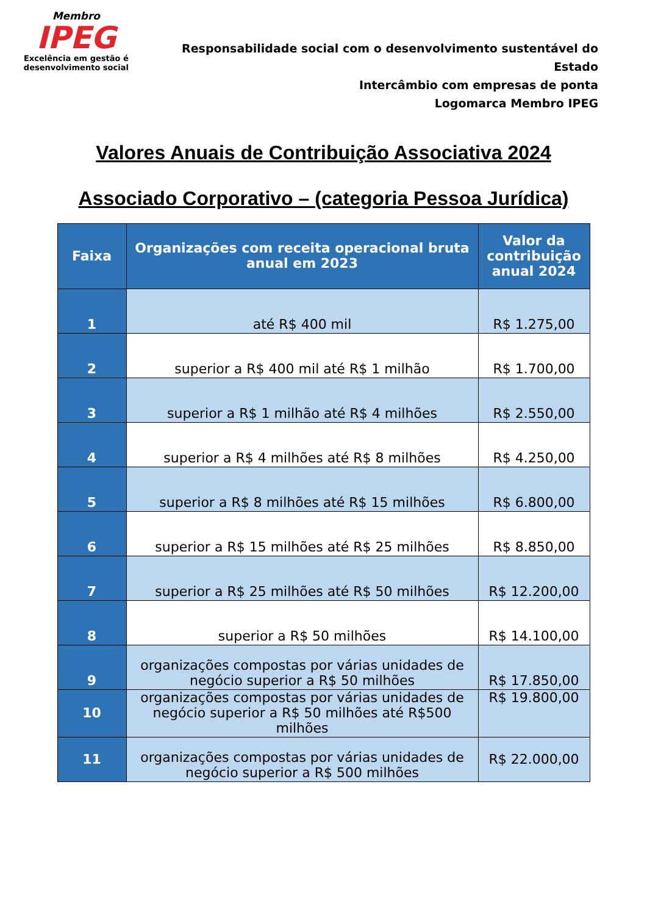Membro
IPEG
Excelência em gestão é desenvolvimento social
Responsabilidade social com o desenvolvimento sustentável do Estado
Intercâmbio com empresas de ponta
Logomarca Membro IPEG
Valores Anuais de Contribuição Associativa 2024
Associado Corporativo – (categoria Pessoa Jurídica)
| Faixa | Organizações com receita operacional bruta anual em 2023 | Valor da contribuição anual 2024 |
| --- | --- | --- |
| 1 | até R$ 400 mil | R$ 1.275,00 |
| 2 | superior a R$ 400 mil até R$ 1 milhão | R$ 1.700,00 |
| 3 | superior a R$ 1 milhão até R$ 4 milhões | R$ 2.550,00 |
| 4 | superior a R$ 4 milhões até R$ 8 milhões | R$ 4.250,00 |
| 5 | superior a R$ 8 milhões até R$ 15 milhões | R$ 6.800,00 |
| 6 | superior a R$ 15 milhões até R$ 25 milhões | R$ 8.850,00 |
| 7 | superior a R$ 25 milhões até R$ 50 milhões | R$ 12.200,00 |
| 8 | superior a R$ 50 milhões | R$ 14.100,00 |
| 9 | organizações compostas por várias unidades de negócio superior a R$ 50 milhões | R$ 17.850,00 |
| 10 | organizações compostas por várias unidades de negócio superior a R$ 50 milhões até R$500 milhões | R$ 19.800,00 |
| 11 | organizações compostas por várias unidades de negócio superior a R$ 500 milhões | R$ 22.000,00 |